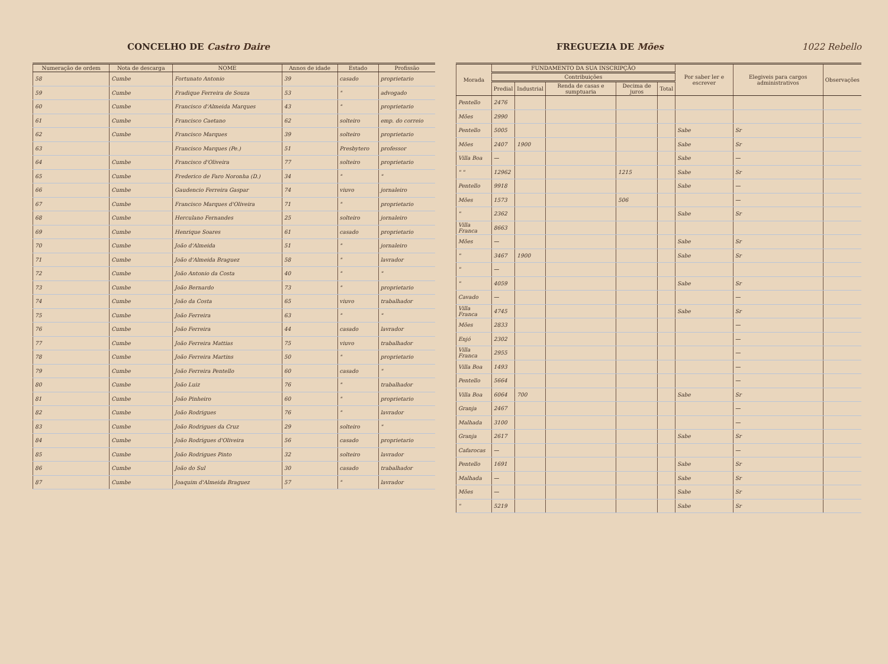CONCELHO DE Castro Daire
| Numeração de ordem | Nota de descarga | NOME | Annos de idade | Estado | Profissão |
| --- | --- | --- | --- | --- | --- |
| 58 | Cumbe | Fortunato Antonio | 39 | casado | proprietario |
| 59 | Cumbe | Fradique Ferreira de Souza | 53 | " | advogado |
| 60 | Cumbe | Francisco d'Almeida Marques | 43 | " | proprietario |
| 61 | Cumbe | Francisco Caetano | 62 | solteiro | emp. do correio |
| 62 | Cumbe | Francisco Marques | 39 | solteiro | proprietario |
| 63 | | Francisco Marques (Pe.) | 51 | Presbytero | professor |
| 64 | Cumbe | Francisco d'Oliveira | 77 | solteiro | proprietario |
| 65 | Cumbe | Frederico de Faro Noronha (D.) | 34 | " | " |
| 66 | Cumbe | Gaudencio Ferreira Gaspar | 74 | viuvo | jornaleiro |
| 67 | Cumbe | Francisco Marques d'Oliveira | 71 | " | proprietario |
| 68 | Cumbe | Herculano Fernandes | 25 | solteiro | jornaleiro |
| 69 | Cumbe | Henrique Soares | 61 | casado | proprietario |
| 70 | Cumbe | João d'Almeida | 51 | " | jornaleiro |
| 71 | Cumbe | João d'Almeida Braguez | 58 | " | lavrador |
| 72 | Cumbe | João Antonio da Costa | 40 | " | " |
| 73 | Cumbe | João Bernardo | 73 | " | proprietario |
| 74 | Cumbe | João da Costa | 65 | viuvo | trabalhador |
| 75 | Cumbe | João Ferreira | 63 | " | " |
| 76 | Cumbe | João Ferreira | 44 | casado | lavrador |
| 77 | Cumbe | João Ferreira Mattias | 75 | viuvo | trabalhador |
| 78 | Cumbe | João Ferreira Martins | 50 | " | proprietario |
| 79 | Cumbe | João Ferreira Pentello | 60 | casado | " |
| 80 | Cumbe | João Luiz | 76 | " | trabalhador |
| 81 | Cumbe | João Pinheiro | 60 | " | proprietario |
| 82 | Cumbe | João Rodrigues | 76 | " | lavrador |
| 83 | Cumbe | João Rodrigues da Cruz | 29 | solteiro | " |
| 84 | Cumbe | João Rodrigues d'Oliveira | 56 | casado | proprietario |
| 85 | Cumbe | João Rodrigues Pinto | 32 | solteiro | lavrador |
| 86 | Cumbe | João do Sul | 30 | casado | trabalhador |
| 87 | Cumbe | Joaquim d'Almeida Braguez | 57 | " | lavrador |
FREGUEZIA DE Mões 1022 Rebello
| Morada | FUNDAMENTO DA SUA INSCRIPÇÃO | | | | | Por saber ler e escrever | Elegiveis para cargos administrativos | Observações |
| --- | --- | --- | --- | --- | --- | --- | --- | --- |
| | Contribuições | | | | | | | |
| | Predial | Industrial | Renda de casas e sumptuaria | Decima de juros | Total | | | |
| Pentello | 2476 | | | | | | | |
| Mões | 2990 | | | | | | | |
| Pentello | 5005 | | | | | Sabe | Sr | |
| Mões | 2407 | 1900 | | | | Sabe | Sr | |
| Villa Boa | — | | | | | Sabe | — | |
| " " | 12962 | | | 1215 | | Sabe | Sr | |
| Pentello | 9918 | | | | | Sabe | — | |
| Mões | 1573 | | | 506 | | | — | |
| " | 2362 | | | | | Sabe | Sr | |
| Villa Franca | 8663 | | | | | | | |
| Mões | — | | | | | Sabe | Sr | |
| " | 3467 | 1900 | | | | Sabe | Sr | |
| " | — | | | | | | | |
| " | 4059 | | | | | Sabe | Sr | |
| Cavado | — | | | | | | — | |
| Villa Franca | 4745 | | | | | Sabe | Sr | |
| Mões | 2833 | | | | | | — | |
| Enjó | 2302 | | | | | | — | |
| Villa Franca | 2955 | | | | | | — | |
| Villa Boa | 1493 | | | | | | — | |
| Pentello | 5664 | | | | | | — | |
| Villa Boa | 6064 | 700 | | | | Sabe | Sr | |
| Granja | 2467 | | | | | | — | |
| Malhada | 3100 | | | | | | — | |
| Granja | 2617 | | | | | Sabe | Sr | |
| Cafarocas | — | | | | | | — | |
| Pentello | 1691 | | | | | Sabe | Sr | |
| Malhada | — | | | | | Sabe | Sr | |
| Mões | — | | | | | Sabe | Sr | |
| " | 5219 | | | | | Sabe | Sr | |